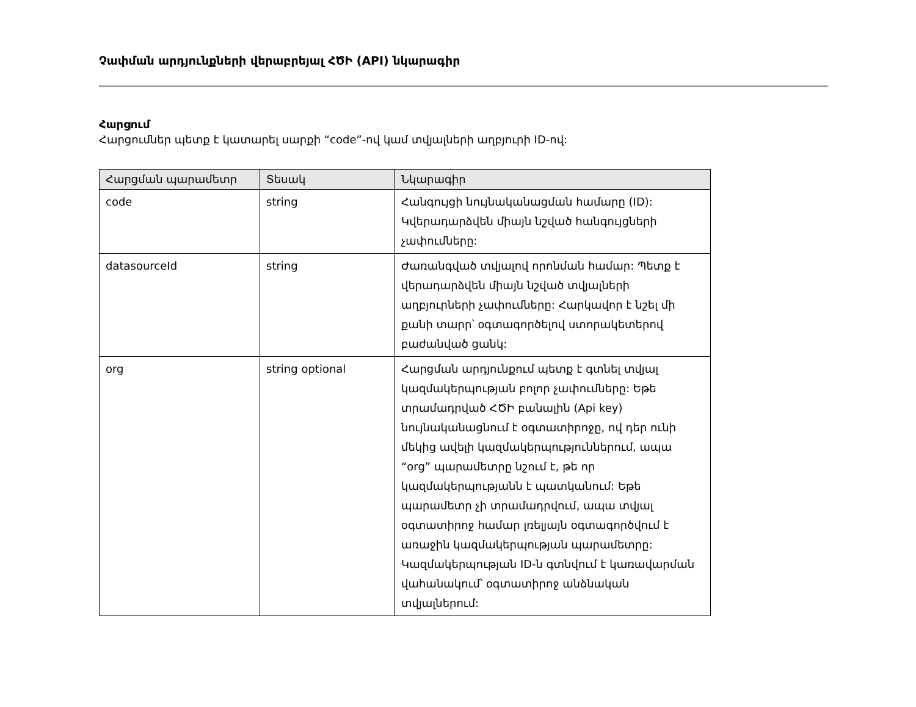Չափման արդյունքների վերաբրեյալ ՀԾԻ (API) նկարագիր
Հարցում
Հարցումներ պետք է կատարել սարքի “code”-ով կամ տվյալների աղբյուրի ID-ով:
| Հարցման պարամետր | Տեսակ | Նկարագիր |
| --- | --- | --- |
| code | string | Հանգույցի նույնականացման համարը (ID): Կվերադարձվեն միայն նշված հանգույցների չափումները: |
| datasourceId | string | Ժառանգված տվյալով որոնման համար: Պետք է վերադարձվեն միայն նշված տվյալների աղբյուրների չափումները: Հարկավոր է նշել մի քանի տարր՝ օգտագործելով ստորակետերով բաժանված ցանկ: |
| org | string optional | Հարցման արդյունքում պետք է գտնել տվյալ կազմակերպության բոլոր չափումները: Եթե տրամադրված ՀԾԻ բանալին (Api key) նույնականացնում է օգտատիրոջը, ով դեր ունի մեկից ավելի կազմակերպություններում, ապա “org” պարամետրը նշում է, թե որ կազմակերպությանն է պատկանում: Եթե պարամետր չի տրամադրվում, ապա տվյալ օգտատիրոջ համար լռելյայն օգտագործվում է առաջին կազմակերպության պարամետրը: Կազմակերպության ID-ն գտնվում է կառավարման վահանակում՝ օգտատիրոջ անձնական տվյալներում: |